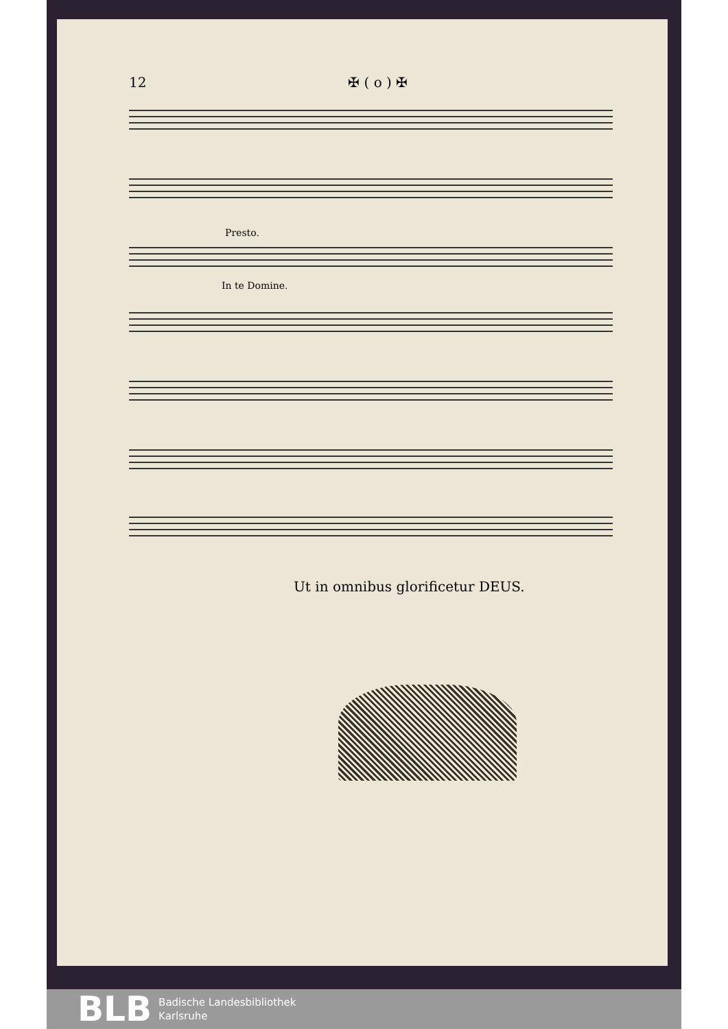12 ✠ ( o ) ✠
Presto.
In te Domine.
Ut in omnibus glorificetur DEUS.
BLB Badische Landesbibliothek
Karlsruhe